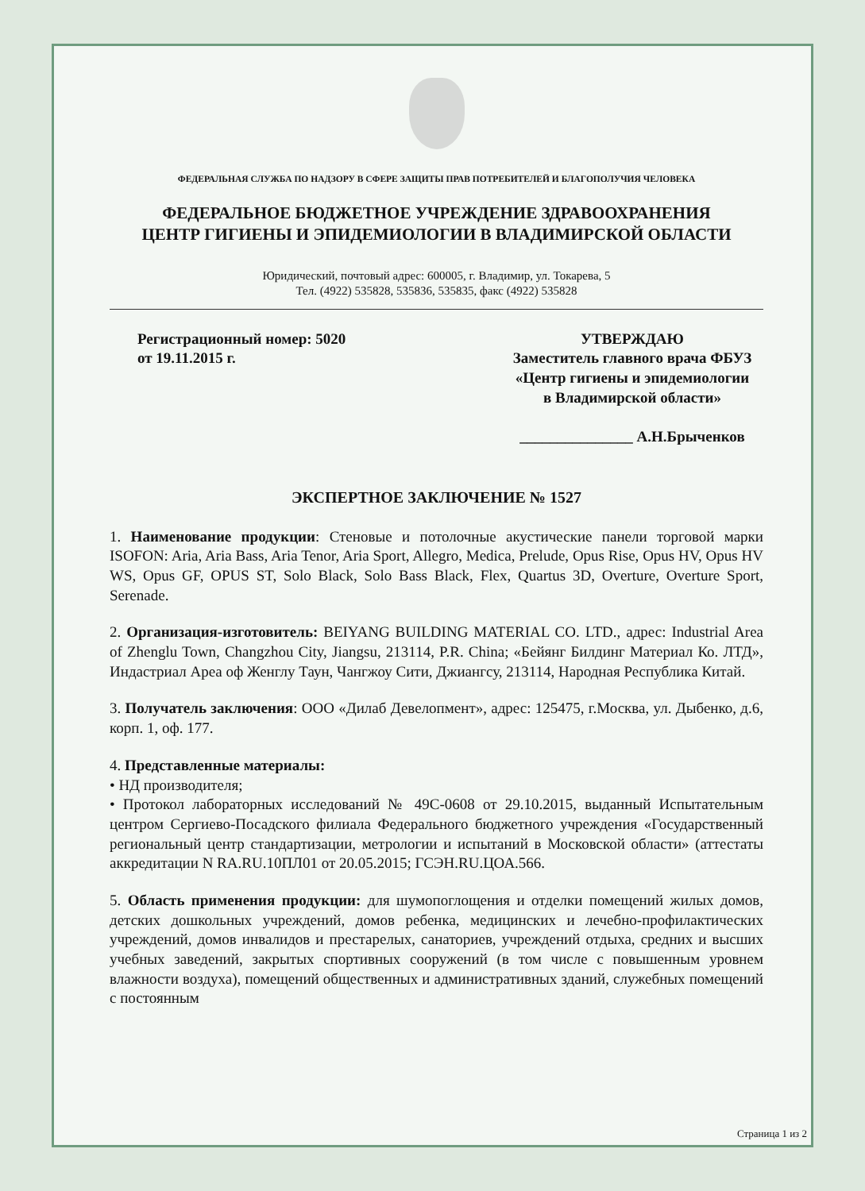ФЕДЕРАЛЬНАЯ СЛУЖБА ПО НАДЗОРУ В СФЕРЕ ЗАЩИТЫ ПРАВ ПОТРЕБИТЕЛЕЙ И БЛАГОПОЛУЧИЯ ЧЕЛОВЕКА
ФЕДЕРАЛЬНОЕ БЮДЖЕТНОЕ УЧРЕЖДЕНИЕ ЗДРАВООХРАНЕНИЯ
ЦЕНТР ГИГИЕНЫ И ЭПИДЕМИОЛОГИИ В ВЛАДИМИРСКОЙ ОБЛАСТИ
Юридический, почтовый адрес: 600005, г. Владимир, ул. Токарева, 5
Тел. (4922) 535828, 535836, 535835, факс (4922) 535828
Регистрационный номер: 5020
от 19.11.2015 г.
УТВЕРЖДАЮ
Заместитель главного врача ФБУЗ
«Центр гигиены и эпидемиологии
в Владимирской области»
_______________ А.Н.Брыченков
ЭКСПЕРТНОЕ ЗАКЛЮЧЕНИЕ № 1527
1. Наименование продукции: Стеновые и потолочные акустические панели торговой марки ISOFON: Aria, Aria Bass, Aria Tenor, Aria Sport, Allegro, Medica, Prelude, Opus Rise, Opus HV, Opus HV WS, Opus GF, OPUS ST, Solo Black, Solo Bass Black, Flex, Quartus 3D, Overture, Overture Sport, Serenade.
2. Организация-изготовитель: BEIYANG BUILDING MATERIAL CO. LTD., адрес: Industrial Area of Zhenglu Town, Changzhou City, Jiangsu, 213114, P.R. China; «Бейянг Билдинг Материал Ко. ЛТД», Индастриал Ареа оф Женглу Таун, Чангжоу Сити, Джиангсу, 213114, Народная Республика Китай.
3. Получатель заключения: ООО «Дилаб Девелопмент», адрес: 125475, г.Москва, ул. Дыбенко, д.6, корп. 1, оф. 177.
4. Представленные материалы:
• НД производителя;
• Протокол лабораторных исследований № 49С-0608 от 29.10.2015, выданный Испытательным центром Сергиево-Посадского филиала Федерального бюджетного учреждения «Государственный региональный центр стандартизации, метрологии и испытаний в Московской области» (аттестаты аккредитации N RA.RU.10ПЛ01 от 20.05.2015; ГСЭН.RU.ЦОА.566.
5. Область применения продукции: для шумопоглощения и отделки помещений жилых домов, детских дошкольных учреждений, домов ребенка, медицинских и лечебно-профилактических учреждений, домов инвалидов и престарелых, санаториев, учреждений отдыха, средних и высших учебных заведений, закрытых спортивных сооружений (в том числе с повышенным уровнем влажности воздуха), помещений общественных и административных зданий, служебных помещений с постоянным
Страница 1 из 2